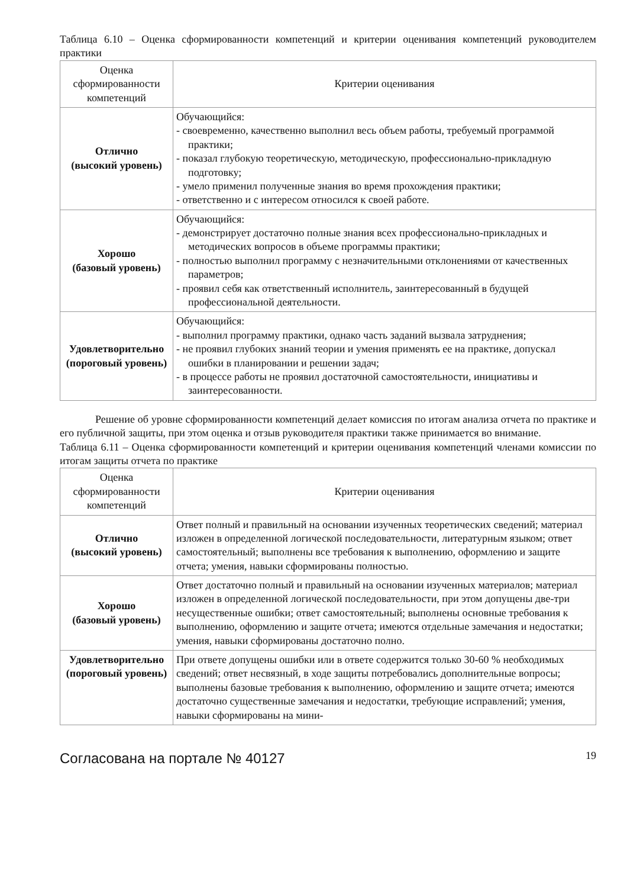Таблица 6.10 – Оценка сформированности компетенций и критерии оценивания компетенций руководителем практики
| Оценка сформированности компетенций | Критерии оценивания |
| --- | --- |
| Отлично (высокий уровень) | Обучающийся: - своевременно, качественно выполнил весь объем работы, требуемый программой практики; - показал глубокую теоретическую, методическую, профессионально-прикладную подготовку; - умело применил полученные знания во время прохождения практики; - ответственно и с интересом относился к своей работе. |
| Хорошо (базовый уровень) | Обучающийся: - демонстрирует достаточно полные знания всех профессионально-прикладных и методических вопросов в объеме программы практики; - полностью выполнил программу с незначительными отклонениями от качественных параметров; - проявил себя как ответственный исполнитель, заинтересованный в будущей профессиональной деятельности. |
| Удовлетворительно (пороговый уровень) | Обучающийся: - выполнил программу практики, однако часть заданий вызвала затруднения; - не проявил глубоких знаний теории и умения применять ее на практике, допускал ошибки в планировании и решении задач; - в процессе работы не проявил достаточной самостоятельности, инициативы и заинтересованности. |
Решение об уровне сформированности компетенций делает комиссия по итогам анализа отчета по практике и его публичной защиты, при этом оценка и отзыв руководителя практики также принимается во внимание.
Таблица 6.11 – Оценка сформированности компетенций и критерии оценивания компетенций членами комиссии по итогам защиты отчета по практике
| Оценка сформированности компетенций | Критерии оценивания |
| --- | --- |
| Отлично (высокий уровень) | Ответ полный и правильный на основании изученных теоретических сведений; материал изложен в определенной логической последовательности, литературным языком; ответ самостоятельный; выполнены все требования к выполнению, оформлению и защите отчета; умения, навыки сформированы полностью. |
| Хорошо (базовый уровень) | Ответ достаточно полный и правильный на основании изученных материалов; материал изложен в определенной логической последовательности, при этом допущены две-три несущественные ошибки; ответ самостоятельный; выполнены основные требования к выполнению, оформлению и защите отчета; имеются отдельные замечания и недостатки; умения, навыки сформированы достаточно полно. |
| Удовлетворительно (пороговый уровень) | При ответе допущены ошибки или в ответе содержится только 30-60 % необходимых сведений; ответ несвязный, в ходе защиты потребовались дополнительные вопросы; выполнены базовые требования к выполнению, оформлению и защите отчета; имеются достаточно существенные замечания и недостатки, требующие исправлений; умения, навыки сформированы на мини- |
Согласована на портале № 40127 19